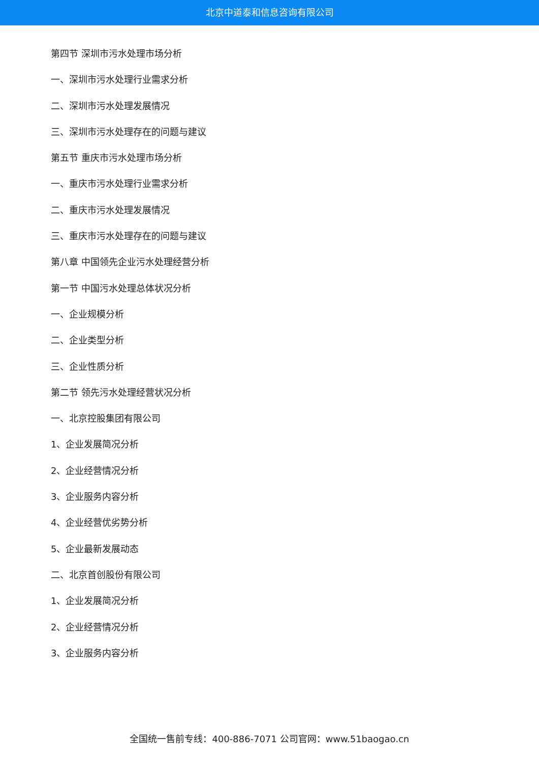北京中道泰和信息咨询有限公司
第四节 深圳市污水处理市场分析
一、深圳市污水处理行业需求分析
二、深圳市污水处理发展情况
三、深圳市污水处理存在的问题与建议
第五节 重庆市污水处理市场分析
一、重庆市污水处理行业需求分析
二、重庆市污水处理发展情况
三、重庆市污水处理存在的问题与建议
第八章 中国领先企业污水处理经营分析
第一节 中国污水处理总体状况分析
一、企业规模分析
二、企业类型分析
三、企业性质分析
第二节 领先污水处理经营状况分析
一、北京控股集团有限公司
1、企业发展简况分析
2、企业经营情况分析
3、企业服务内容分析
4、企业经营优劣势分析
5、企业最新发展动态
二、北京首创股份有限公司
1、企业发展简况分析
2、企业经营情况分析
3、企业服务内容分析
全国统一售前专线：400-886-7071 公司官网：www.51baogao.cn